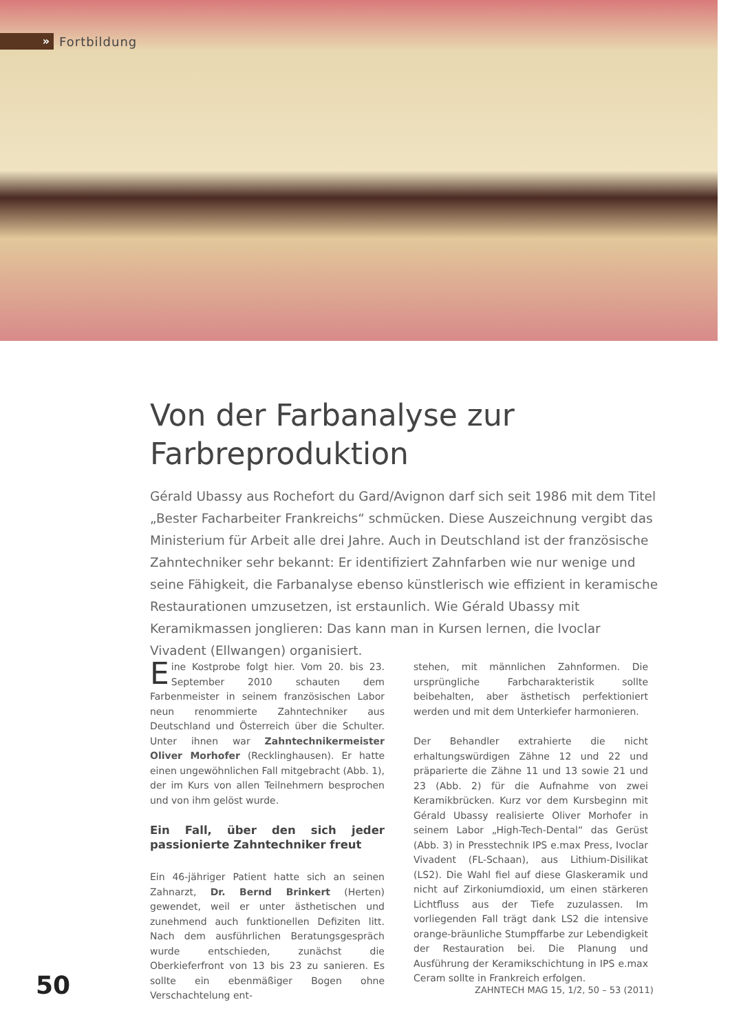»
Fortbildung
Von der Farbanalyse zur
Farbreproduktion
Gérald Ubassy aus Rochefort du Gard/Avignon darf sich seit 1986 mit dem Titel „Bester Facharbeiter Frankreichs“ schmücken. Diese Auszeichnung vergibt das Ministerium für Arbeit alle drei Jahre. Auch in Deutschland ist der französische Zahntechniker sehr bekannt: Er identifiziert Zahnfarben wie nur wenige und seine Fähigkeit, die Farbanalyse ebenso künstlerisch wie effizient in keramische Restaurationen umzusetzen, ist erstaunlich. Wie Gérald Ubassy mit Keramikmassen jonglieren: Das kann man in Kursen lernen, die Ivoclar Vivadent (Ellwangen) organisiert.
Eine Kostprobe folgt hier. Vom 20. bis 23. September 2010 schauten dem Farbenmeister in seinem französischen Labor neun renommierte Zahntechniker aus Deutschland und Österreich über die Schulter. Unter ihnen war Zahntechnikermeister Oliver Morhofer (Recklinghausen). Er hatte einen ungewöhnlichen Fall mitgebracht (Abb. 1), der im Kurs von allen Teilnehmern besprochen und von ihm gelöst wurde.
Ein Fall, über den sich jeder passionierte Zahntechniker freut
Ein 46-jähriger Patient hatte sich an seinen Zahnarzt, Dr. Bernd Brinkert (Herten) gewendet, weil er unter ästhetischen und zunehmend auch funktionellen Defiziten litt. Nach dem ausführlichen Beratungsgespräch wurde entschieden, zunächst die Oberkieferfront von 13 bis 23 zu sanieren. Es sollte ein ebenmäßiger Bogen ohne Verschachtelung ent-
stehen, mit männlichen Zahnformen. Die ursprüngliche Farbcharakteristik sollte beibehalten, aber ästhetisch perfektioniert werden und mit dem Unterkiefer harmonieren.
Der Behandler extrahierte die nicht erhaltungswürdigen Zähne 12 und 22 und präparierte die Zähne 11 und 13 sowie 21 und 23 (Abb. 2) für die Aufnahme von zwei Keramikbrücken. Kurz vor dem Kursbeginn mit Gérald Ubassy realisierte Oliver Morhofer in seinem Labor „High-Tech-Dental“ das Gerüst (Abb. 3) in Presstechnik IPS e.max Press, Ivoclar Vivadent (FL-Schaan), aus Lithium-Disilikat (LS2). Die Wahl fiel auf diese Glaskeramik und nicht auf Zirkoniumdioxid, um einen stärkeren Lichtfluss aus der Tiefe zuzulassen. Im vorliegenden Fall trägt dank LS2 die intensive orange-bräunliche Stumpffarbe zur Lebendigkeit der Restauration bei. Die Planung und Ausführung der Keramikschichtung in IPS e.max Ceram sollte in Frankreich erfolgen.
50
ZAHNTECH MAG 15, 1/2, 50 – 53 (2011)